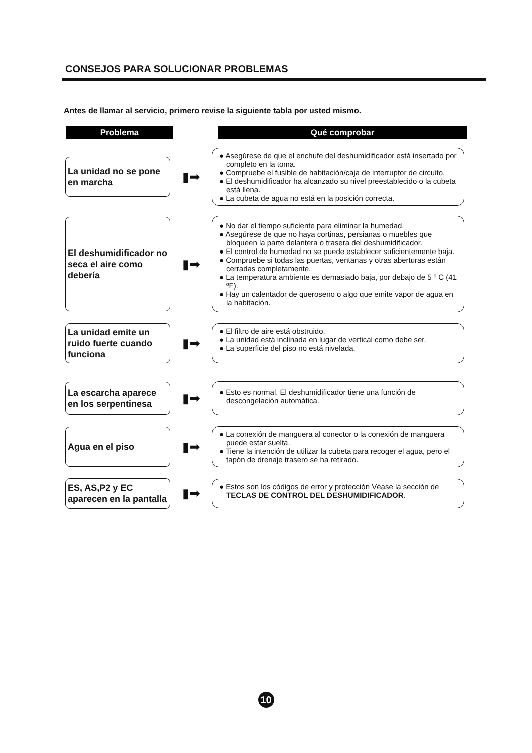CONSEJOS PARA SOLUCIONAR PROBLEMAS
Antes de llamar al servicio, primero revise la siguiente tabla por usted mismo.
Problema Qué comprobar
La unidad no se pone en marcha
▮➡
● Asegúrese de que el enchufe del deshumidificador está insertado por completo en la toma.
● Compruebe el fusible de habitación/caja de interruptor de circuito.
● El deshumidificador ha alcanzado su nivel preestablecido o la cubeta está llena.
● La cubeta de agua no está en la posición correcta.
El deshumidificador no seca el aire como debería
▮➡
● No dar el tiempo suficiente para eliminar la humedad.
● Asegúrese de que no haya cortinas, persianas o muebles que bloqueen la parte delantera o trasera del deshumidificador.
● El control de humedad no se puede establecer suficientemente baja.
● Compruebe si todas las puertas, ventanas y otras aberturas están cerradas completamente.
● La temperatura ambiente es demasiado baja, por debajo de 5 º C (41 ºF).
● Hay un calentador de queroseno o algo que emite vapor de agua en la habitación.
La unidad emite un ruido fuerte cuando funciona
▮➡
● El filtro de aire está obstruido.
● La unidad está inclinada en lugar de vertical como debe ser.
● La superficie del piso no está nivelada.
La escarcha aparece en los serpentinesa
▮➡
● Esto es normal. El deshumidificador tiene una función de descongelación automática.
Agua en el piso
▮➡
● La conexión de manguera al conector o la conexión de manguera puede estar suelta.
● Tiene la intención de utilizar la cubeta para recoger el agua, pero el tapón de drenaje trasero se ha retirado.
ES, AS,P2 y EC aparecen en la pantalla
▮➡
● Estos son los códigos de error y protección Véase la sección de TECLAS DE CONTROL DEL DESHUMIDIFICADOR.
10